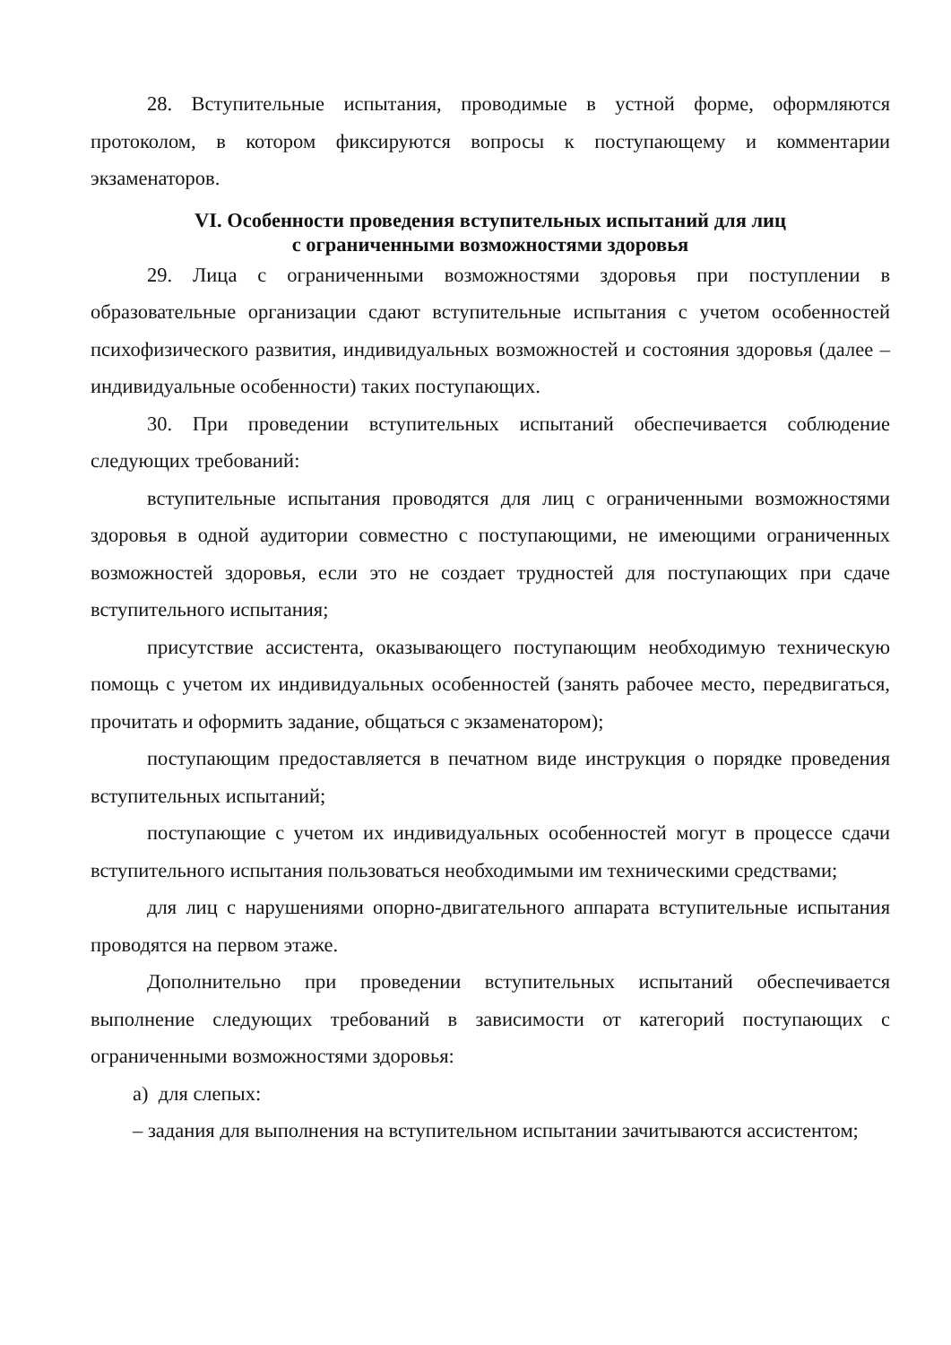28. Вступительные испытания, проводимые в устной форме, оформляются протоколом, в котором фиксируются вопросы к поступающему и комментарии экзаменаторов.
VI. Особенности проведения вступительных испытаний для лиц
с ограниченными возможностями здоровья
29. Лица с ограниченными возможностями здоровья при поступлении в образовательные организации сдают вступительные испытания с учетом особенностей психофизического развития, индивидуальных возможностей и состояния здоровья (далее – индивидуальные особенности) таких поступающих.
30. При проведении вступительных испытаний обеспечивается соблюдение следующих требований:
вступительные испытания проводятся для лиц с ограниченными возможностями здоровья в одной аудитории совместно с поступающими, не имеющими ограниченных возможностей здоровья, если это не создает трудностей для поступающих при сдаче вступительного испытания;
присутствие ассистента, оказывающего поступающим необходимую техническую помощь с учетом их индивидуальных особенностей (занять рабочее место, передвигаться, прочитать и оформить задание, общаться с экзаменатором);
поступающим предоставляется в печатном виде инструкция о порядке проведения вступительных испытаний;
поступающие с учетом их индивидуальных особенностей могут в процессе сдачи вступительного испытания пользоваться необходимыми им техническими средствами;
для лиц с нарушениями опорно-двигательного аппарата вступительные испытания проводятся на первом этаже.
Дополнительно при проведении вступительных испытаний обеспечивается выполнение следующих требований в зависимости от категорий поступающих с ограниченными возможностями здоровья:
а) для слепых:
– задания для выполнения на вступительном испытании зачитываются ассистентом;